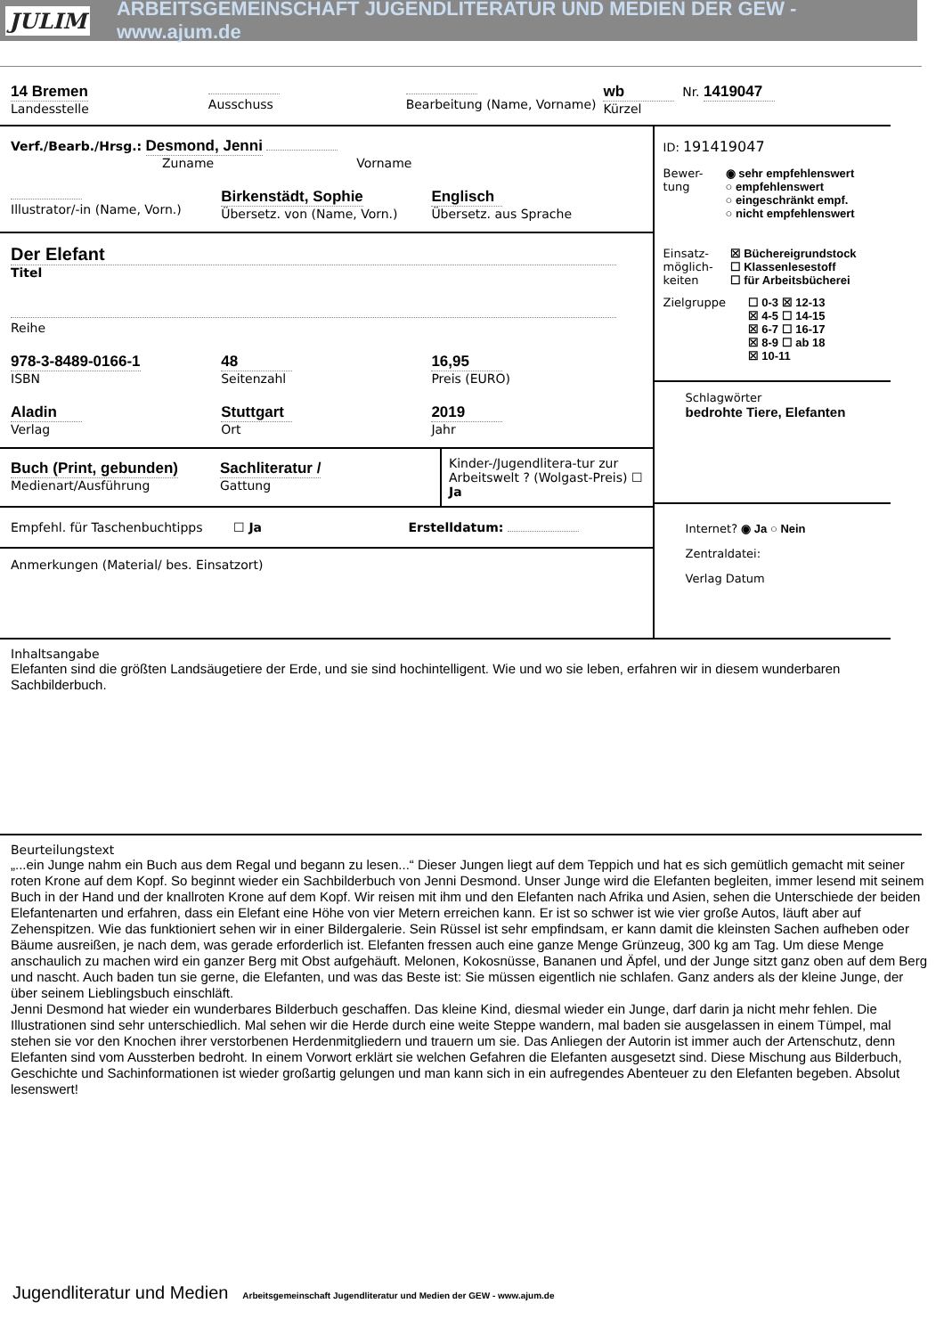JULIM ARBEITSGEMEINSCHAFT JUGENDLITERATUR UND MEDIEN DER GEW - www.ajum.de
14 Bremen
Landesstelle
Ausschuss
Bearbeitung (Name, Vorname)
wb
Kürzel
Nr. 1419047
Verf./Bearb./Hrsg.: Desmond, Jenni
Zuname Vorname
Illustrator/-in (Name, Vorn.)
Birkenstädt, Sophie
Übersetz. von (Name, Vorn.)
Englisch
Übersetz. aus Sprache
Der Elefant
Titel
Reihe
978-3-8489-0166-1
ISBN
48
Seitenzahl
16,95
Preis (EURO)
Aladin
Verlag
Stuttgart
Ort
2019
Jahr
Buch (Print, gebunden)
Medienart/Ausführung
Sachliteratur /
Gattung
Kinder-/Jugendlitera-tur zur Arbeitswelt ? (Wolgast-Preis) ☐ Ja
Empfehl. für Taschenbuchtipps ☐ Ja Erstelldatum:
Anmerkungen (Material/ bes. Einsatzort)
ID: 191419047
Bewer-
tung
◉ sehr empfehlenswert
○ empfehlenswert
○ eingeschränkt empf.
○ nicht empfehlenswert
Einsatz-
möglich-
keiten
☒ Büchereigrundstock
☐ Klassenlesestoff
☐ für Arbeitsbücherei
Zielgruppe ☐ 0-3 ☒ 12-13
☒ 4-5 ☐ 14-15
☒ 6-7 ☐ 16-17
☒ 8-9 ☐ ab 18
☒ 10-11
Schlagwörter
bedrohte Tiere, Elefanten
Internet? ◉ Ja ○ Nein
Zentraldatei:
Verlag Datum
Inhaltsangabe
Elefanten sind die größten Landsäugetiere der Erde, und sie sind hochintelligent. Wie und wo sie leben, erfahren wir in diesem wunderbaren Sachbilderbuch.
Beurteilungstext
„...ein Junge nahm ein Buch aus dem Regal und begann zu lesen...“ Dieser Jungen liegt auf dem Teppich und hat es sich gemütlich gemacht mit seiner roten Krone auf dem Kopf. So beginnt wieder ein Sachbilderbuch von Jenni Desmond. Unser Junge wird die Elefanten begleiten, immer lesend mit seinem Buch in der Hand und der knallroten Krone auf dem Kopf. Wir reisen mit ihm und den Elefanten nach Afrika und Asien, sehen die Unterschiede der beiden Elefantenarten und erfahren, dass ein Elefant eine Höhe von vier Metern erreichen kann. Er ist so schwer ist wie vier große Autos, läuft aber auf Zehenspitzen. Wie das funktioniert sehen wir in einer Bildergalerie. Sein Rüssel ist sehr empfindsam, er kann damit die kleinsten Sachen aufheben oder Bäume ausreißen, je nach dem, was gerade erforderlich ist. Elefanten fressen auch eine ganze Menge Grünzeug, 300 kg am Tag. Um diese Menge anschaulich zu machen wird ein ganzer Berg mit Obst aufgehäuft. Melonen, Kokosnüsse, Bananen und Äpfel, und der Junge sitzt ganz oben auf dem Berg und nascht. Auch baden tun sie gerne, die Elefanten, und was das Beste ist: Sie müssen eigentlich nie schlafen. Ganz anders als der kleine Junge, der über seinem Lieblingsbuch einschläft.
Jenni Desmond hat wieder ein wunderbares Bilderbuch geschaffen. Das kleine Kind, diesmal wieder ein Junge, darf darin ja nicht mehr fehlen. Die Illustrationen sind sehr unterschiedlich. Mal sehen wir die Herde durch eine weite Steppe wandern, mal baden sie ausgelassen in einem Tümpel, mal stehen sie vor den Knochen ihrer verstorbenen Herdenmitgliedern und trauern um sie. Das Anliegen der Autorin ist immer auch der Artenschutz, denn Elefanten sind vom Aussterben bedroht. In einem Vorwort erklärt sie welchen Gefahren die Elefanten ausgesetzt sind. Diese Mischung aus Bilderbuch, Geschichte und Sachinformationen ist wieder großartig gelungen und man kann sich in ein aufregendes Abenteuer zu den Elefanten begeben. Absolut lesenswert!
Jugendliteratur und Medien Arbeitsgemeinschaft Jugendliteratur und Medien der GEW - www.ajum.de